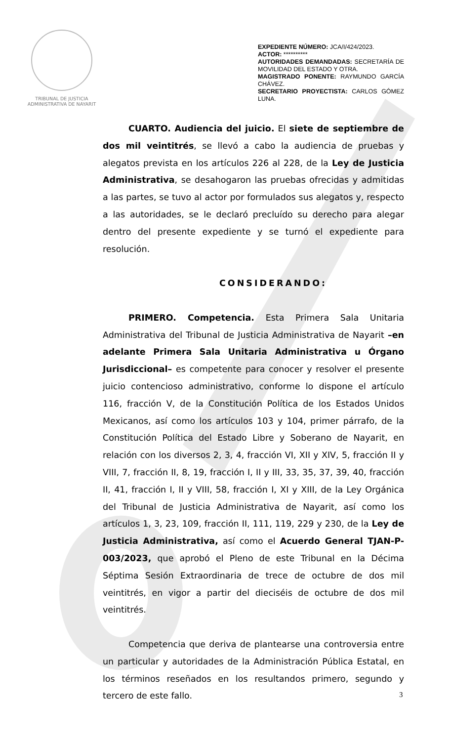TRIBUNAL DE JUSTICIA
ADMINISTRATIVA DE NAYARIT
EXPEDIENTE NÚMERO: JCA/I/424/2023.
ACTOR: **********
AUTORIDADES DEMANDADAS: SECRETARÍA DE MOVILIDAD DEL ESTADO Y OTRA.
MAGISTRADO PONENTE: RAYMUNDO GARCÍA CHÁVEZ.
SECRETARIO PROYECTISTA: CARLOS GÓMEZ LUNA.
CUARTO. Audiencia del juicio. El siete de septiembre de dos mil veintitrés, se llevó a cabo la audiencia de pruebas y alegatos prevista en los artículos 226 al 228, de la Ley de Justicia Administrativa, se desahogaron las pruebas ofrecidas y admitidas a las partes, se tuvo al actor por formulados sus alegatos y, respecto a las autoridades, se le declaró precluído su derecho para alegar dentro del presente expediente y se turnó el expediente para resolución.
CONSIDERANDO:
PRIMERO. Competencia. Esta Primera Sala Unitaria Administrativa del Tribunal de Justicia Administrativa de Nayarit –en adelante Primera Sala Unitaria Administrativa u Órgano Jurisdiccional– es competente para conocer y resolver el presente juicio contencioso administrativo, conforme lo dispone el artículo 116, fracción V, de la Constitución Política de los Estados Unidos Mexicanos, así como los artículos 103 y 104, primer párrafo, de la Constitución Política del Estado Libre y Soberano de Nayarit, en relación con los diversos 2, 3, 4, fracción VI, XII y XIV, 5, fracción II y VIII, 7, fracción II, 8, 19, fracción I, II y III, 33, 35, 37, 39, 40, fracción II, 41, fracción I, II y VIII, 58, fracción I, XI y XIII, de la Ley Orgánica del Tribunal de Justicia Administrativa de Nayarit, así como los artículos 1, 3, 23, 109, fracción II, 111, 119, 229 y 230, de la Ley de Justicia Administrativa, así como el Acuerdo General TJAN-P-003/2023, que aprobó el Pleno de este Tribunal en la Décima Séptima Sesión Extraordinaria de trece de octubre de dos mil veintitrés, en vigor a partir del dieciséis de octubre de dos mil veintitrés.
Competencia que deriva de plantearse una controversia entre un particular y autoridades de la Administración Pública Estatal, en los términos reseñados en los resultandos primero, segundo y tercero de este fallo.
3